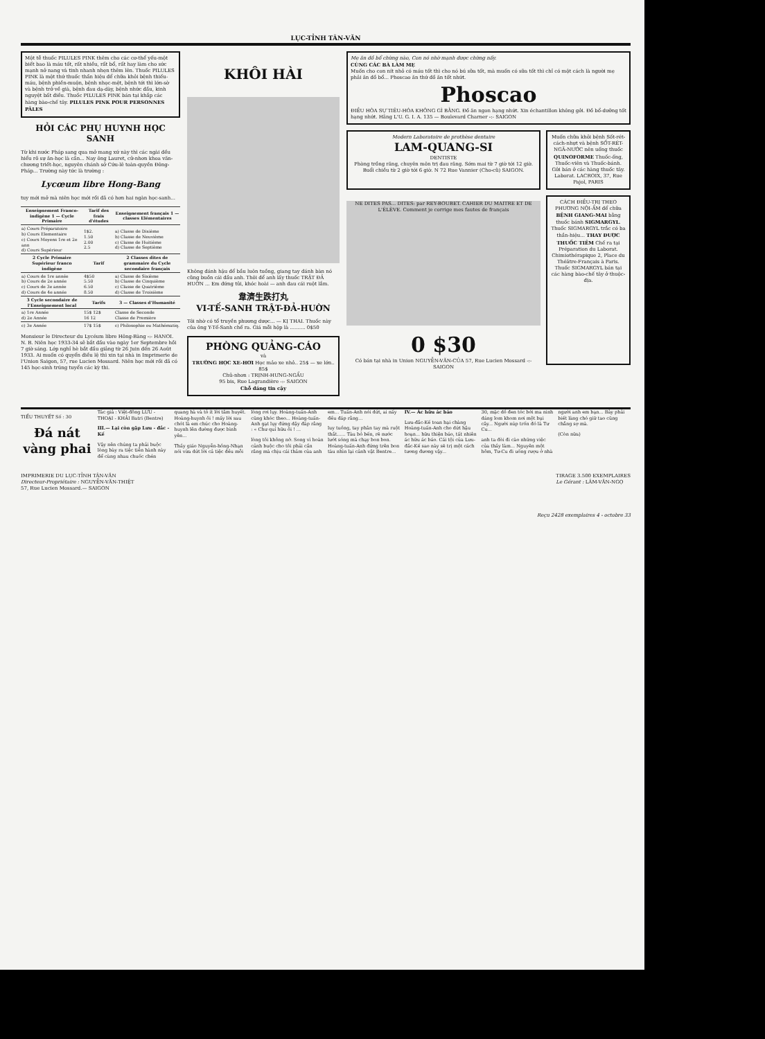LỤC-TỈNH TÂN-VĂN
Một tễ thuốc PILULES PINK thêm cho các cơ-thể yếu-một biết bao là máu tốt, rất nhiều, rất bổ, rất hay làm cho sức mạnh nở nang và tinh nhanh nhẹn thêm lên. Thuốc PILULES PINK là một thứ thuốc thần hiệu để chữa khỏi bệnh thiếu-máu, bệnh phiền-muộn, bệnh nhọc-mệt, bệnh tới thì lớn-sờ và bệnh trở về già, bệnh đau dạ-dày, bệnh nhức đầu, kinh nguyệt bất điều. Thuốc PILULES PINK bán tại khắp các hàng bào-chế tây. PILULES PINK POUR PERSONNES PÂLES
HỎI CÁC PHỤ HUYNH HỌC SANH
Từ khi nước Pháp sang qua mở mang xứ này thì các ngài đều hiểu rõ sự ăn-học là cần... Nay ông Lauret, cử-nhơn khoa văn-chương triết-học, nguyên chánh sở Cứu-lê toàn-quyền Đông-Pháp... Trường này tức là trường :
Lycœum libre Hong-Bang
tuy mới mở mà niên học mới rồi đã có hơn hai ngàn học-sanh...
| Enseignement Franco-indigène 1 — Cycle Primaire | Tarif des frais d'études | Enseignement français 1 — classes Elémentaires |
| --- | --- | --- |
| a) Cours Préparatoire b) Cours Elementaire c) Cours Moyens 1re et 2e ann d) Cours Supérieur | 1$2. 1.50 2.00 2.5 | a) Classe de Dixième b) Classe de Neuvième c) Classe de Huitième d) Classe de Septième |
| 2 Cycle Primaire Supérieur franco indigène | Tarif | 2 Classes dites de grammaire du Cycle secondaire français |
| a) Cours de 1re année b) Cours de 2e année c) Cours de 3e année d) Cours de 4e année | 4$50 5.50 6.50 8.50 | a) Classe de Sixième b) Classe de Cinquième c) Classe de Quatrième d) Classe de Troisième |
| 3 Cycle secondaire de l'Enseignement local | Tarifs | 3 — Classes d'Humanité |
| a) 1re Année d) 2e Année | 15$ 12$ 16 12 | Classe de Seconde Classe de Première |
| c) 3e Année | 17$ 15$ | c) Philosophie ou Mathématiq. |
Monsieur le Directeur du Lycéum libre Hông-Bàng -:- HANOI. N. B. Niên học 1933-34 sẽ bắt đầu vào ngày 1er Septembre hồi 7 giờ sáng. Lớp nghỉ hè bắt đầu giảng từ 26 Juin đến 26 Août 1933. Ai muốn có quyển điều lệ thì xin tại nhà in Imprimerie de l'Union Saigon, 57, rue Lucien Mossard. Niên học mới rồi đã có 145 học-sinh trúng tuyển các kỳ thi.
KHÔI HÀI
Không đánh hậu để bầu luôn tuồng, giang tay đánh bàn nó cũng buồn cái đầu anh. Thôi để anh lấy thuốc TRẬT ĐẢ HUỜN ... Em đứng tủi, khóc hoài — anh đau cái ruột lắm.
韋濟生跌打丸
VI-TẾ-SANH TRẬT-ĐẢ-HUỜN
Tôi nhờ có tổ truyền phương dược... — KỊ THAI. Thuốc này của ông Y-Tế-Sanh chế ra. Giá mỗi hộp là .......... 0$50
PHÒNG QUẢNG-CÁO
và
TRƯỜNG HỌC XE-HƠI Học mảo xe nhỏ.. 25$ — xe lớn.. 85$
Chủ-nhơn : TRỊNH-HƯNG-NGẨU
95 bis, Rue Lagrandière -:- SAIGON
Chỗ đáng tin cậy
Mẹ ăn đồ bổ chừng nào, Con nó nhờ mạnh được chừng nấy.
CÙNG CÁC BÀ LÀM MẸ
Muốn cho con nít nhỏ có máu tốt thì cho nó bú sữa tốt, mà muốn có sữa tốt thì chỉ có một cách là người mẹ phải ăn đồ bổ... Phoscao ăn thứ đồ ăn tốt nhứt.
Phoscao
ĐIỀU HÒA SỰ TIÊU-HÓA KHÔNG GÌ BẰNG. Đồ ăn ngon hạng nhứt. Xin échantillon không gởi. Đồ bổ-dưỡng tốt hạng nhứt. Hãng L'U. G. I. A. 135 — Boulevard Charner -:- SAIGON
Modern Laboratoire de prothèse dentaire
LAM-QUANG-SI
DENTISTE
Phòng trồng răng, chuyên môn trị đau răng. Sớm mai từ 7 giờ tới 12 giờ. Buổi chiều từ 2 giờ tới 6 giờ. N 72 Rue Vannier (Cho-cũ) SAIGON.
Muốn chữa khỏi bệnh Sốt-rét-cách-nhựt và bệnh SỐT-RÉT-NGÃ-NƯỚC nên uống thuốc QUINOFORME Thuốc-ống, Thuốc-viên và Thuốc-bánh. Gửi bán ở các hàng thuốc tây. Laborat. LACROIX, 37, Rue Pajol, PARIS
NE DITES PAS... DITES: par REY-BOUBET. CAHIER DU MAITRE ET DE L'ÉLÈVE. Comment je corrige mes fautes de français
0 $30
Có bán tại nhà in Union NGUYỄN-VĂN-CỦA 57, Rue Lucien Mossard -:- SAIGON
CÁCH ĐIỀU-TRỊ THEO PHƯƠNG NỘI-ẨM để chữa BỆNH GIANG-MAI bằng thuốc bánh SIGMARGYL. Thuốc SIGMARGYL trắc có ba thần-hiệu... THAY ĐƯỢC THUỐC TIÊM Chế ra tại Préparation du Laborat. Chimiothérapique 2, Place du Théâtre-Français à Paris. Thuốc SIGMARGYL bán tại các hàng bào-chế tây ở thuộc-địa.
TIỂU THUYẾT Số : 30
Đá nát vàng phai
Tác giả : Việt-đông LƯU - THOẠI - KHẢI Batri (Bentre)
III.— Lại còn gặp Lưu - đắc - Kế
Vậy nên chúng ta phải buộc lòng bày ra tiệc tiễn hành này để cùng nhau chuốc chén quang hà và tỏ ít lời tâm huyết. Hoàng-huynh ôi ! mấy lời sau chót là em chúc cho Hoàng-huynh lên đường được bình yên...
Thầy giáo Nguyễn-hồng-Nhạn nói vừa dứt lời cả tiệc đều mỗi lòng rơi lụy. Hoàng-tuấn-Anh cũng khóc theo... Hoàng-tuấn-Anh gạt lụy đứng dậy đáp rằng : « Chư quí hữu ôi ! ...
lòng tôi không nỡ. Song vì hoàn cảnh buộc cho tôi phải cắn răng mà chịu cái thảm của anh em... Tuấn-Anh nói dứt, ai nấy đều đáp rằng...
luy tuồng, tay phân tay mà ruột thắt...... Tàu bỏ bến, rẽ nước lướt sóng mà chạy bon bon. Hoàng-tuấn-Anh đứng trên bon tàu nhìn lại cảnh vật Bentre...
IV.— Ác hữu ác báo
Lưu-đắc-Kế toan hại chàng Hoàng-tuấn-Anh cho dứt hậu hoạn... hữu thiện báo, tất nhiên ác hữu ác báo. Cái tội của Lưu-đắc-Kế sao này sẽ trị một cách tương đương vậy...
30, mặc dồ đen tóc bới ma ninh dáng lom khom nơi một bụi cây... Người núp trốn đó là Tư Cu...
anh ta đòi đi cào những việc của thầy làm... Nguyên một hôm, Tư-Cu đi uống rượu ở nhà người anh em bạn... Bảy phải biết làng chó giữ tao cũng chẳng sợ mà.
(Còn nữa)
IMPRIMERIE DU LỤC-TỈNH TÂN-VĂN
Directeur-Propriétaire : NGUYỄN-VĂN-THIỆT
57, Rue Lucien Mossard.— SAIGON
TIRAGE 3.500 EXEMPLAIRES
Le Gérant : LÂM-VĂN-NGỌ
Reçu 2428 exemplaires 4 - octobre 33